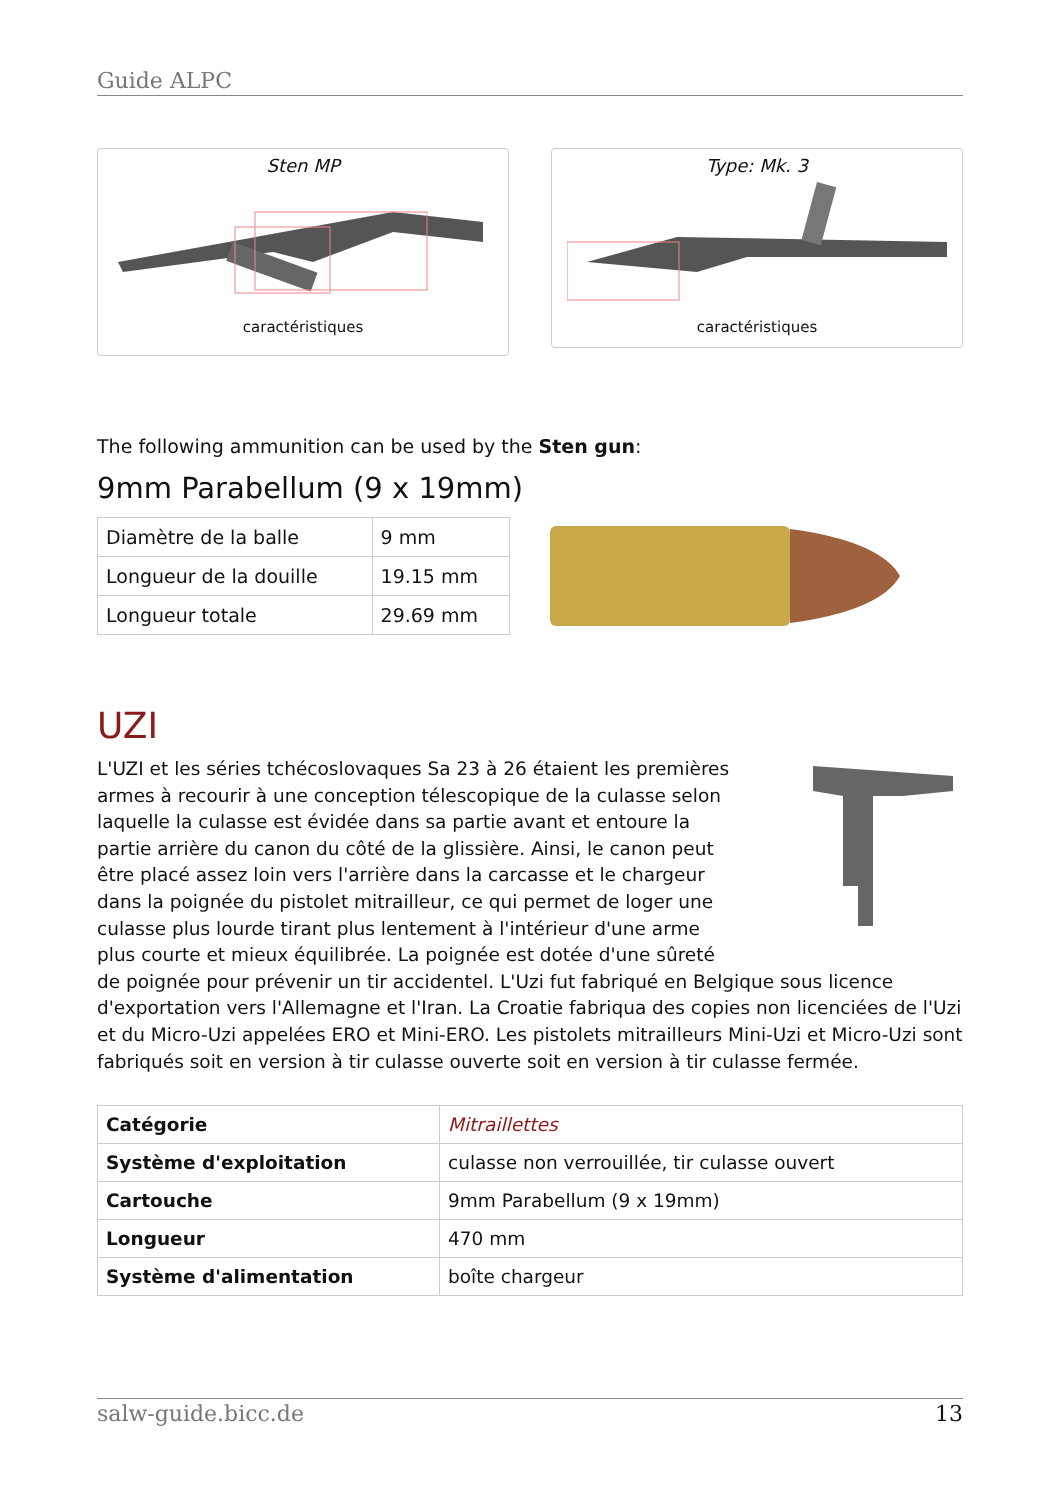Guide ALPC
Sten MP
caractéristiques
Type: Mk. 3
caractéristiques
The following ammunition can be used by the Sten gun:
9mm Parabellum (9 x 19mm)
| Diamètre de la balle | 9 mm |
| Longueur de la douille | 19.15 mm |
| Longueur totale | 29.69 mm |
UZI
L'UZI et les séries tchécoslovaques Sa 23 à 26 étaient les premières armes à recourir à une conception télescopique de la culasse selon laquelle la culasse est évidée dans sa partie avant et entoure la partie arrière du canon du côté de la glissière. Ainsi, le canon peut être placé assez loin vers l'arrière dans la carcasse et le chargeur dans la poignée du pistolet mitrailleur, ce qui permet de loger une culasse plus lourde tirant plus lentement à l'intérieur d'une arme plus courte et mieux équilibrée. La poignée est dotée d'une sûreté de poignée pour prévenir un tir accidentel. L'Uzi fut fabriqué en Belgique sous licence d'exportation vers l'Allemagne et l'Iran. La Croatie fabriqua des copies non licenciées de l'Uzi et du Micro-Uzi appelées ERO et Mini-ERO. Les pistolets mitrailleurs Mini-Uzi et Micro-Uzi sont fabriqués soit en version à tir culasse ouverte soit en version à tir culasse fermée.
| Catégorie | Mitraillettes |
| Système d'exploitation | culasse non verrouillée, tir culasse ouvert |
| Cartouche | 9mm Parabellum (9 x 19mm) |
| Longueur | 470 mm |
| Système d'alimentation | boîte chargeur |
salw-guide.bicc.de 13